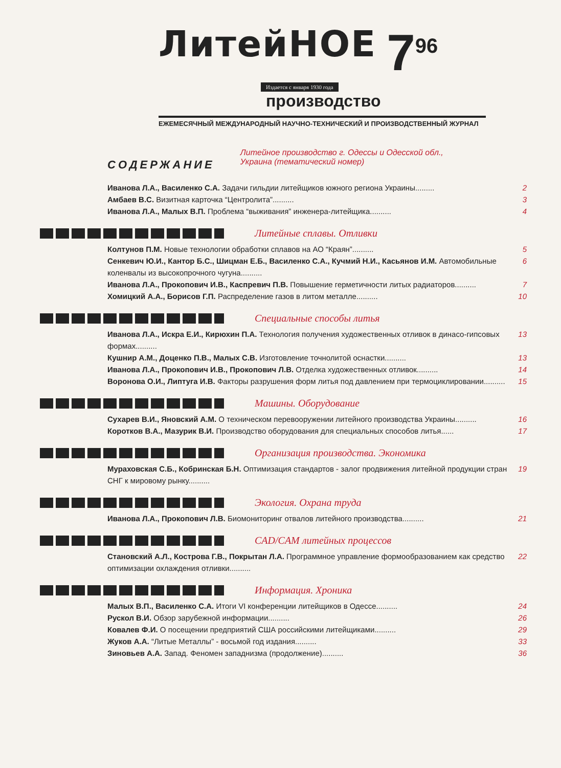ЛитейНОЕ
7<sup>96</sup>
Издается с января 1930 года
производство
ЕЖЕМЕСЯЧНЫЙ МЕЖДУНАРОДНЫЙ НАУЧНО-ТЕХНИЧЕСКИЙ И ПРОИЗВОДСТВЕННЫЙ ЖУРНАЛ
СОДЕРЖАНИЕ
Литейное производство г. Одессы и Одесской обл.,
Украина (тематический номер)
Иванова Л.А., Василенко С.А. Задачи гильдии литейщиков южного региона Украины.........
2
Амбаев В.С. Визитная карточка “Центролита”..........
3
Иванова Л.А., Малых В.П. Проблема “выживания” инженера-литейщика..........
4
Литейные сплавы. Отливки
Колтунов П.М. Новые технологии обработки сплавов на АО “Краян”..........
5
Сенкевич Ю.И., Кантор Б.С., Шицман Е.Б., Василенко С.А., Кучмий Н.И., Касьянов И.М. Автомобильные коленвалы из высокопрочного чугуна..........
6
Иванова Л.А., Прокопович И.В., Каспревич П.В. Повышение герметичности литых радиаторов..........
7
Хомицкий А.А., Борисов Г.П. Распределение газов в литом металле..........
10
Специальные способы литья
Иванова Л.А., Искра Е.И., Кирюхин П.А. Технология получения художественных отливок в динасо-гипсовых формах..........
13
Кушнир А.М., Доценко П.В., Малых С.В. Изготовление точнолитой оснастки..........
13
Иванова Л.А., Прокопович И.В., Прокопович Л.В. Отделка художественных отливок..........
14
Воронова О.И., Липтуга И.В. Факторы разрушения форм литья под давлением при термоциклировании..........
15
Машины. Оборудование
Сухарев В.И., Яновский А.М. О техническом перевооружении литейного производства Украины..........
16
Коротков В.А., Мазурик В.И. Производство оборудования для специальных способов литья......
17
Организация производства. Экономика
Мураховская С.Б., Кобринская Б.Н. Оптимизация стандартов - залог продвижения литейной продукции стран СНГ к мировому рынку..........
19
Экология. Охрана труда
Иванова Л.А., Прокопович Л.В. Биомониторинг отвалов литейного производства..........
21
CAD/CAM литейных процессов
Становский А.Л., Кострова Г.В., Покрытан Л.А. Программное управление формообразованием как средство оптимизации охлаждения отливки..........
22
Информация. Хроника
Малых В.П., Василенко С.А. Итоги VI конференции литейщиков в Одессе..........
24
Рускол В.И. Обзор зарубежной информации..........
26
Ковалев Ф.И. О посещении предприятий США российскими литейщиками..........
29
Жуков А.А. “Литые Металлы” - восьмой год издания..........
33
Зиновьев А.А. Запад. Феномен западнизма (продолжение)..........
36